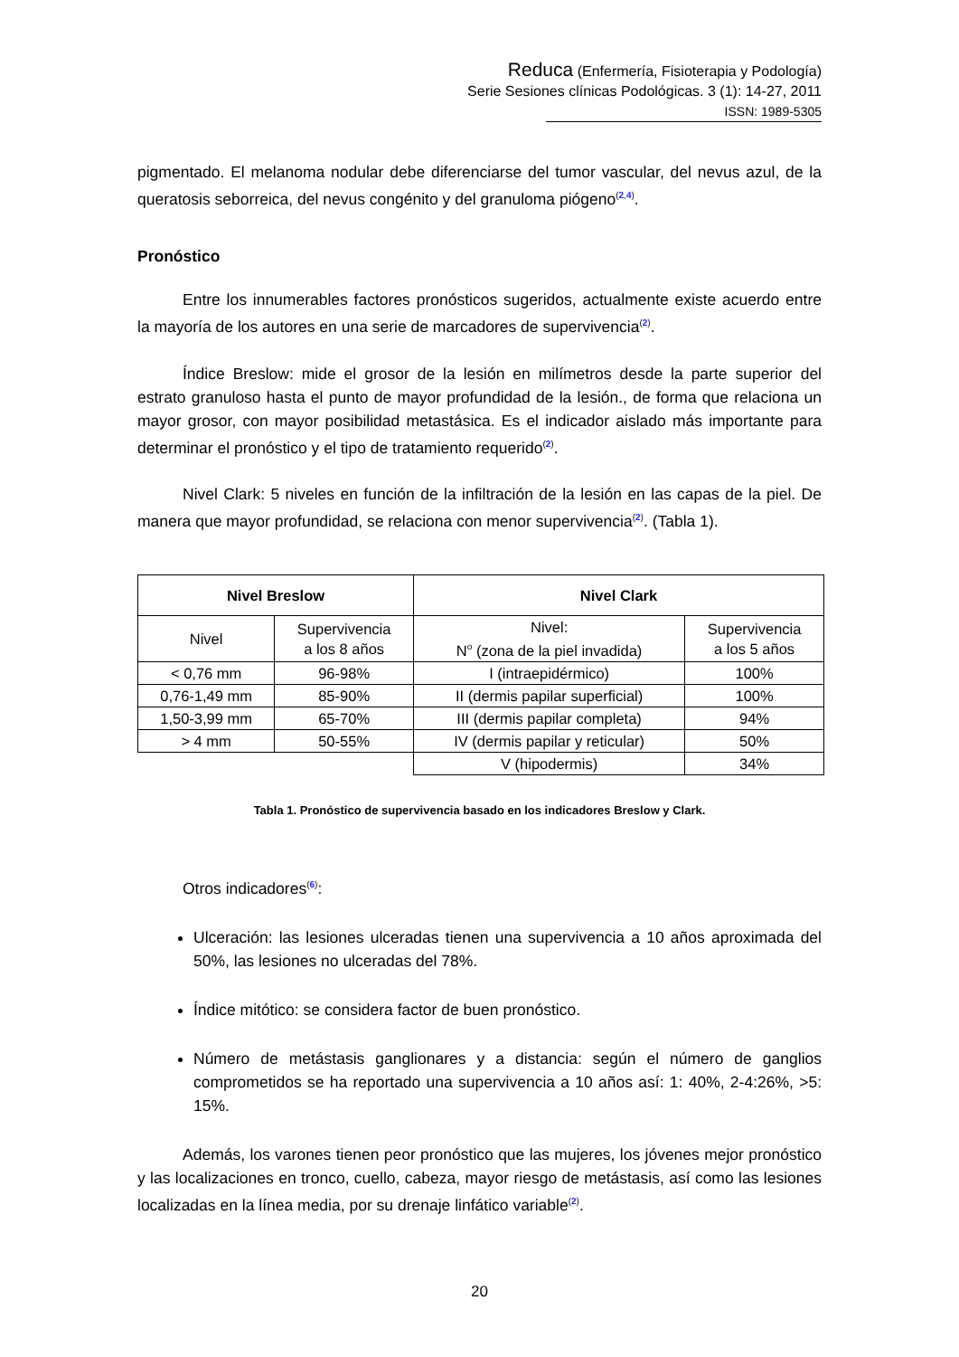Reduca (Enfermería, Fisioterapia y Podología)
Serie Sesiones clínicas Podológicas. 3 (1): 14-27, 2011
ISSN: 1989-5305
pigmentado. El melanoma nodular debe diferenciarse del tumor vascular, del nevus azul, de la queratosis seborreica, del nevus congénito y del granuloma piógeno<sup>(2,4)</sup>.
Pronóstico
Entre los innumerables factores pronósticos sugeridos, actualmente existe acuerdo entre la mayoría de los autores en una serie de marcadores de supervivencia<sup>(2)</sup>.
Índice Breslow: mide el grosor de la lesión en milímetros desde la parte superior del estrato granuloso hasta el punto de mayor profundidad de la lesión., de forma que relaciona un mayor grosor, con mayor posibilidad metastásica. Es el indicador aislado más importante para determinar el pronóstico y el tipo de tratamiento requerido<sup>(2)</sup>.
Nivel Clark: 5 niveles en función de la infiltración de la lesión en las capas de la piel. De manera que mayor profundidad, se relaciona con menor supervivencia<sup>(2)</sup>. (Tabla 1).
| Nivel Breslow | | Nivel Clark | |
| --- | --- | --- | --- |
| Nivel | Supervivencia a los 8 años | Nivel: N<sup>o</sup> (zona de la piel invadida) | Supervivencia a los 5 años |
| < 0,76 mm | 96-98% | I (intraepidérmico) | 100% |
| 0,76-1,49 mm | 85-90% | II (dermis papilar superficial) | 100% |
| 1,50-3,99 mm | 65-70% | III (dermis papilar completa) | 94% |
| > 4 mm | 50-55% | IV (dermis papilar y reticular) | 50% |
| | | V (hipodermis) | 34% |
Tabla 1. Pronóstico de supervivencia basado en los indicadores Breslow y Clark.
Otros indicadores<sup>(6)</sup>:
Ulceración: las lesiones ulceradas tienen una supervivencia a 10 años aproximada del 50%, las lesiones no ulceradas del 78%.
Índice mitótico: se considera factor de buen pronóstico.
Número de metástasis ganglionares y a distancia: según el número de ganglios comprometidos se ha reportado una supervivencia a 10 años así: 1: 40%, 2-4:26%, >5: 15%.
Además, los varones tienen peor pronóstico que las mujeres, los jóvenes mejor pronóstico y las localizaciones en tronco, cuello, cabeza, mayor riesgo de metástasis, así como las lesiones localizadas en la línea media, por su drenaje linfático variable<sup>(2)</sup>.
20